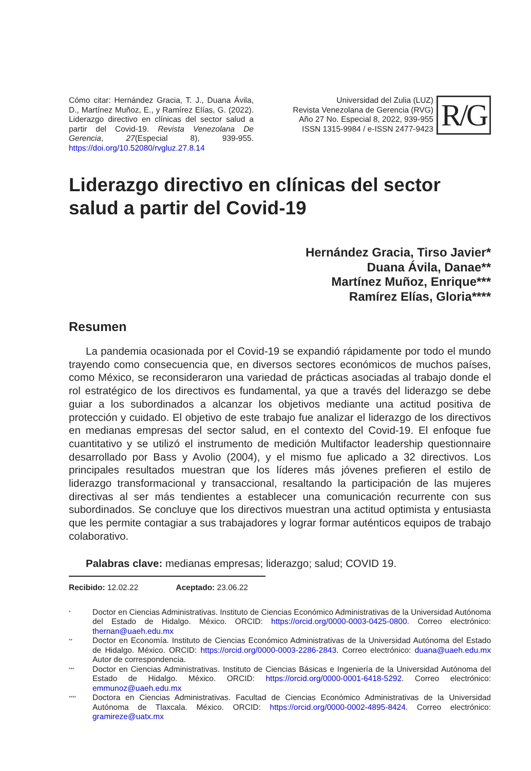Cómo citar: Hernández Gracia, T. J., Duana Ávila, D., Martínez Muñoz, E., y Ramírez Elías, G. (2022). Liderazgo directivo en clínicas del sector salud a partir del Covid-19. Revista Venezolana De Gerencia, 27(Especial 8), 939-955. https://doi.org/10.52080/rvgluz.27.8.14
Universidad del Zulia (LUZ)
Revista Venezolana de Gerencia (RVG)
Año 27 No. Especial 8, 2022, 939-955
ISSN 1315-9984 / e-ISSN 2477-9423
R/G
Liderazgo directivo en clínicas del sector salud a partir del Covid-19
Hernández Gracia, Tirso Javier*
Duana Ávila, Danae**
Martínez Muñoz, Enrique***
Ramírez Elías, Gloria****
Resumen
La pandemia ocasionada por el Covid-19 se expandió rápidamente por todo el mundo trayendo como consecuencia que, en diversos sectores económicos de muchos países, como México, se reconsideraron una variedad de prácticas asociadas al trabajo donde el rol estratégico de los directivos es fundamental, ya que a través del liderazgo se debe guiar a los subordinados a alcanzar los objetivos mediante una actitud positiva de protección y cuidado. El objetivo de este trabajo fue analizar el liderazgo de los directivos en medianas empresas del sector salud, en el contexto del Covid-19. El enfoque fue cuantitativo y se utilizó el instrumento de medición Multifactor leadership questionnaire desarrollado por Bass y Avolio (2004), y el mismo fue aplicado a 32 directivos. Los principales resultados muestran que los líderes más jóvenes prefieren el estilo de liderazgo transformacional y transaccional, resaltando la participación de las mujeres directivas al ser más tendientes a establecer una comunicación recurrente con sus subordinados. Se concluye que los directivos muestran una actitud optimista y entusiasta que les permite contagiar a sus trabajadores y lograr formar auténticos equipos de trabajo colaborativo.
Palabras clave: medianas empresas; liderazgo; salud; COVID 19.
Recibido: 12.02.22 Aceptado: 23.06.22
<sup>*</sup>
Doctor en Ciencias Administrativas. Instituto de Ciencias Económico Administrativas de la Universidad Autónoma del Estado de Hidalgo. México. ORCID: https://orcid.org/0000-0003-0425-0800. Correo electrónico: thernan@uaeh.edu.mx
<sup>**</sup>
Doctor en Economía. Instituto de Ciencias Económico Administrativas de la Universidad Autónoma del Estado de Hidalgo. México. ORCID: https://orcid.org/0000-0003-2286-2843. Correo electrónico: duana@uaeh.edu.mx Autor de correspondencia.
<sup>***</sup>
Doctor en Ciencias Administrativas. Instituto de Ciencias Básicas e Ingeniería de la Universidad Autónoma del Estado de Hidalgo. México. ORCID: https://orcid.org/0000-0001-6418-5292. Correo electrónico: emmunoz@uaeh.edu.mx
<sup>****</sup>
Doctora en Ciencias Administrativas. Facultad de Ciencias Económico Administrativas de la Universidad Autónoma de Tlaxcala. México. ORCID: https://orcid.org/0000-0002-4895-8424. Correo electrónico: gramireze@uatx.mx